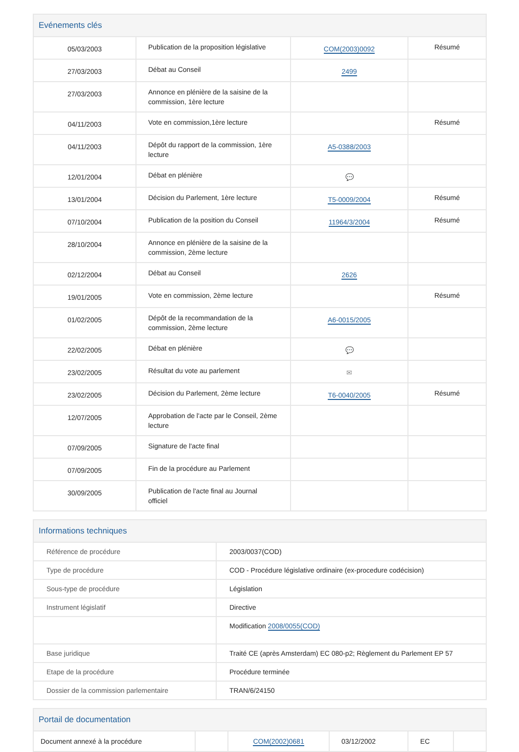Evénements clés
| 05/03/2003 | Publication de la proposition législative | COM(2003)0092 | Résumé |
| 27/03/2003 | Débat au Conseil | 2499 | |
| 27/03/2003 | Annonce en plénière de la saisine de la commission, 1ère lecture | | |
| 04/11/2003 | Vote en commission,1ère lecture | | Résumé |
| 04/11/2003 | Dépôt du rapport de la commission, 1ère lecture | A5-0388/2003 | |
| 12/01/2004 | Débat en plénière | 💬 | |
| 13/01/2004 | Décision du Parlement, 1ère lecture | T5-0009/2004 | Résumé |
| 07/10/2004 | Publication de la position du Conseil | 11964/3/2004 | Résumé |
| 28/10/2004 | Annonce en plénière de la saisine de la commission, 2ème lecture | | |
| 02/12/2004 | Débat au Conseil | 2626 | |
| 19/01/2005 | Vote en commission, 2ème lecture | | Résumé |
| 01/02/2005 | Dépôt de la recommandation de la commission, 2ème lecture | A6-0015/2005 | |
| 22/02/2005 | Débat en plénière | 💬 | |
| 23/02/2005 | Résultat du vote au parlement | ✉ | |
| 23/02/2005 | Décision du Parlement, 2ème lecture | T6-0040/2005 | Résumé |
| 12/07/2005 | Approbation de l'acte par le Conseil, 2ème lecture | | |
| 07/09/2005 | Signature de l'acte final | | |
| 07/09/2005 | Fin de la procédure au Parlement | | |
| 30/09/2005 | Publication de l'acte final au Journal officiel | | |
Informations techniques
| Référence de procédure | 2003/0037(COD) |
| Type de procédure | COD - Procédure législative ordinaire (ex-procedure codécision) |
| Sous-type de procédure | Législation |
| Instrument législatif | Directive |
| | Modification 2008/0055(COD) |
| Base juridique | Traité CE (après Amsterdam) EC 080-p2; Règlement du Parlement EP 57 |
| Etape de la procédure | Procédure terminée |
| Dossier de la commission parlementaire | TRAN/6/24150 |
Portail de documentation
| Document annexé à la procédure | | COM(2002)0681 | 03/12/2002 | EC | |